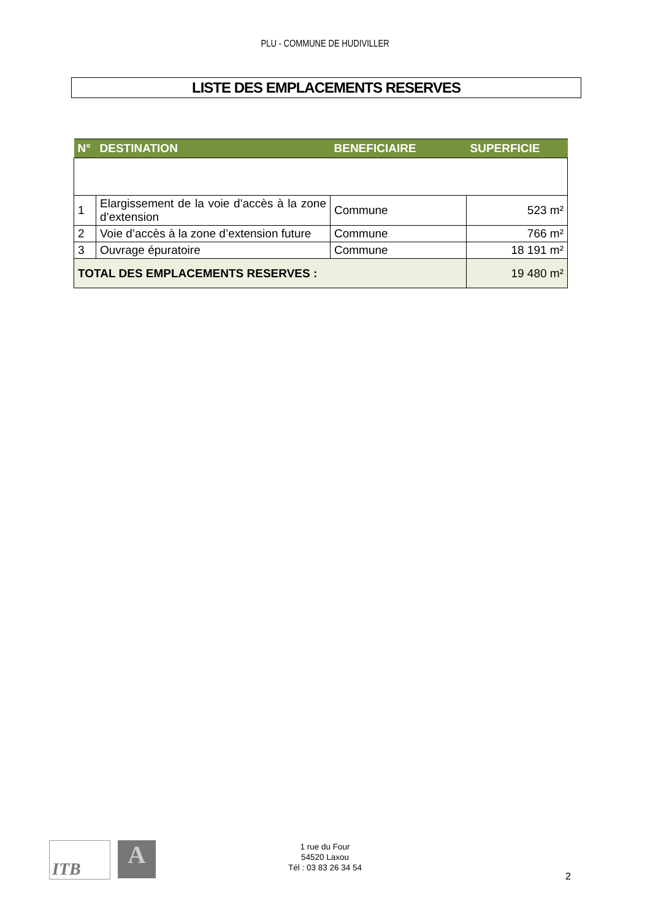PLU - COMMUNE DE HUDIVILLER
LISTE DES EMPLACEMENTS RESERVES
| N° | DESTINATION | BENEFICIAIRE | SUPERFICIE |
| --- | --- | --- | --- |
| 1 | Elargissement de la voie d’accès à la zone d’extension | Commune | 523 m² |
| 2 | Voie d’accès à la zone d’extension future | Commune | 766 m² |
| 3 | Ouvrage épuratoire | Commune | 18 191 m² |
| TOTAL DES EMPLACEMENTS RESERVES : | | | 19 480 m² |
ITB A
1 rue du Four
54520 Laxou
Tél : 03 83 26 34 54
2